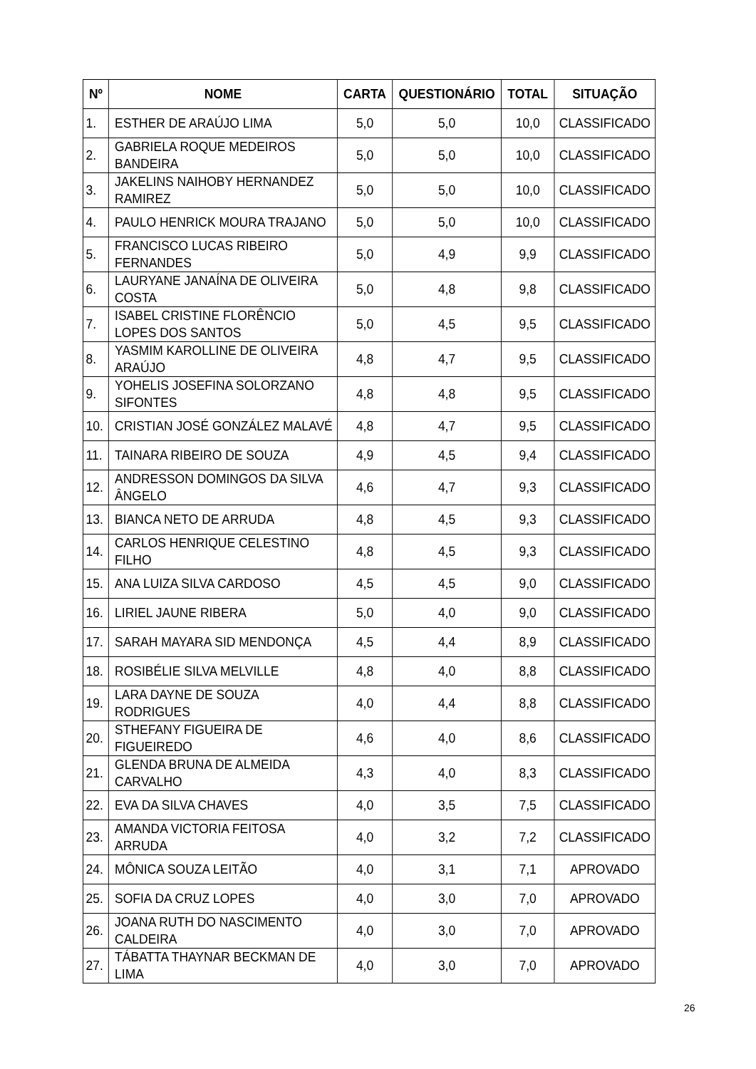| Nº | NOME | CARTA | QUESTIONÁRIO | TOTAL | SITUAÇÃO |
| --- | --- | --- | --- | --- | --- |
| 1. | ESTHER DE ARAÚJO LIMA | 5,0 | 5,0 | 10,0 | CLASSIFICADO |
| 2. | GABRIELA ROQUE MEDEIROS BANDEIRA | 5,0 | 5,0 | 10,0 | CLASSIFICADO |
| 3. | JAKELINS NAIHOBY HERNANDEZ RAMIREZ | 5,0 | 5,0 | 10,0 | CLASSIFICADO |
| 4. | PAULO HENRICK MOURA TRAJANO | 5,0 | 5,0 | 10,0 | CLASSIFICADO |
| 5. | FRANCISCO LUCAS RIBEIRO FERNANDES | 5,0 | 4,9 | 9,9 | CLASSIFICADO |
| 6. | LAURYANE JANAÍNA DE OLIVEIRA COSTA | 5,0 | 4,8 | 9,8 | CLASSIFICADO |
| 7. | ISABEL CRISTINE FLORÊNCIO LOPES DOS SANTOS | 5,0 | 4,5 | 9,5 | CLASSIFICADO |
| 8. | YASMIM KAROLLINE DE OLIVEIRA ARAÚJO | 4,8 | 4,7 | 9,5 | CLASSIFICADO |
| 9. | YOHELIS JOSEFINA SOLORZANO SIFONTES | 4,8 | 4,8 | 9,5 | CLASSIFICADO |
| 10. | CRISTIAN JOSÉ GONZÁLEZ MALAVÉ | 4,8 | 4,7 | 9,5 | CLASSIFICADO |
| 11. | TAINARA RIBEIRO DE SOUZA | 4,9 | 4,5 | 9,4 | CLASSIFICADO |
| 12. | ANDRESSON DOMINGOS DA SILVA ÂNGELO | 4,6 | 4,7 | 9,3 | CLASSIFICADO |
| 13. | BIANCA NETO DE ARRUDA | 4,8 | 4,5 | 9,3 | CLASSIFICADO |
| 14. | CARLOS HENRIQUE CELESTINO FILHO | 4,8 | 4,5 | 9,3 | CLASSIFICADO |
| 15. | ANA LUIZA SILVA CARDOSO | 4,5 | 4,5 | 9,0 | CLASSIFICADO |
| 16. | LIRIEL JAUNE RIBERA | 5,0 | 4,0 | 9,0 | CLASSIFICADO |
| 17. | SARAH MAYARA SID MENDONÇA | 4,5 | 4,4 | 8,9 | CLASSIFICADO |
| 18. | ROSIBÉLIE SILVA MELVILLE | 4,8 | 4,0 | 8,8 | CLASSIFICADO |
| 19. | LARA DAYNE DE SOUZA RODRIGUES | 4,0 | 4,4 | 8,8 | CLASSIFICADO |
| 20. | STHEFANY FIGUEIRA DE FIGUEIREDO | 4,6 | 4,0 | 8,6 | CLASSIFICADO |
| 21. | GLENDA BRUNA DE ALMEIDA CARVALHO | 4,3 | 4,0 | 8,3 | CLASSIFICADO |
| 22. | EVA DA SILVA CHAVES | 4,0 | 3,5 | 7,5 | CLASSIFICADO |
| 23. | AMANDA VICTORIA FEITOSA ARRUDA | 4,0 | 3,2 | 7,2 | CLASSIFICADO |
| 24. | MÔNICA SOUZA LEITÃO | 4,0 | 3,1 | 7,1 | APROVADO |
| 25. | SOFIA DA CRUZ LOPES | 4,0 | 3,0 | 7,0 | APROVADO |
| 26. | JOANA RUTH DO NASCIMENTO CALDEIRA | 4,0 | 3,0 | 7,0 | APROVADO |
| 27. | TÁBATTA THAYNAR BECKMAN DE LIMA | 4,0 | 3,0 | 7,0 | APROVADO |
26